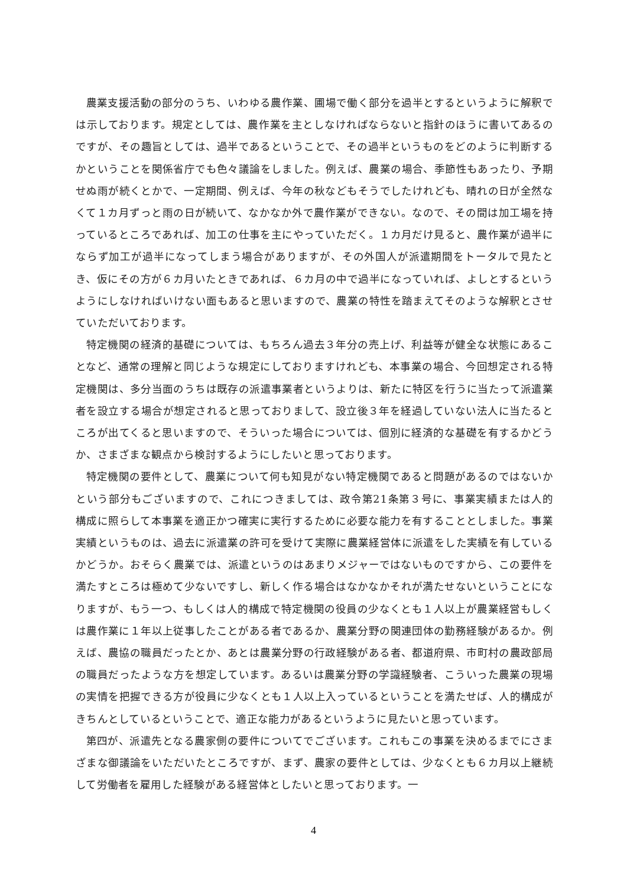農業支援活動の部分のうち、いわゆる農作業、圃場で働く部分を過半とするというように解釈では示しております。規定としては、農作業を主としなければならないと指針のほうに書いてあるのですが、その趣旨としては、過半であるということで、その過半というものをどのように判断するかということを関係省庁でも色々議論をしました。例えば、農業の場合、季節性もあったり、予期せぬ雨が続くとかで、一定期間、例えば、今年の秋などもそうでしたけれども、晴れの日が全然なくて１カ月ずっと雨の日が続いて、なかなか外で農作業ができない。なので、その間は加工場を持っているところであれば、加工の仕事を主にやっていただく。１カ月だけ見ると、農作業が過半にならず加工が過半になってしまう場合がありますが、その外国人が派遣期間をトータルで見たとき、仮にその方が６カ月いたときであれば、６カ月の中で過半になっていれば、よしとするというようにしなければいけない面もあると思いますので、農業の特性を踏まえてそのような解釈とさせていただいております。
特定機関の経済的基礎については、もちろん過去３年分の売上げ、利益等が健全な状態にあることなど、通常の理解と同じような規定にしておりますけれども、本事業の場合、今回想定される特定機関は、多分当面のうちは既存の派遣事業者というよりは、新たに特区を行うに当たって派遣業者を設立する場合が想定されると思っておりまして、設立後３年を経過していない法人に当たるところが出てくると思いますので、そういった場合については、個別に経済的な基礎を有するかどうか、さまざまな観点から検討するようにしたいと思っております。
特定機関の要件として、農業について何も知見がない特定機関であると問題があるのではないかという部分もございますので、これにつきましては、政令第21条第３号に、事業実績または人的構成に照らして本事業を適正かつ確実に実行するために必要な能力を有することとしました。事業実績というものは、過去に派遣業の許可を受けて実際に農業経営体に派遣をした実績を有しているかどうか。おそらく農業では、派遣というのはあまりメジャーではないものですから、この要件を満たすところは極めて少ないですし、新しく作る場合はなかなかそれが満たせないということになりますが、もう一つ、もしくは人的構成で特定機関の役員の少なくとも１人以上が農業経営もしくは農作業に１年以上従事したことがある者であるか、農業分野の関連団体の勤務経験があるか。例えば、農協の職員だったとか、あとは農業分野の行政経験がある者、都道府県、市町村の農政部局の職員だったような方を想定しています。あるいは農業分野の学識経験者、こういった農業の現場の実情を把握できる方が役員に少なくとも１人以上入っているということを満たせば、人的構成がきちんとしているということで、適正な能力があるというように見たいと思っています。
第四が、派遣先となる農家側の要件についてでございます。これもこの事業を決めるまでにさまざまな御議論をいただいたところですが、まず、農家の要件としては、少なくとも６カ月以上継続して労働者を雇用した経験がある経営体としたいと思っております。一
4